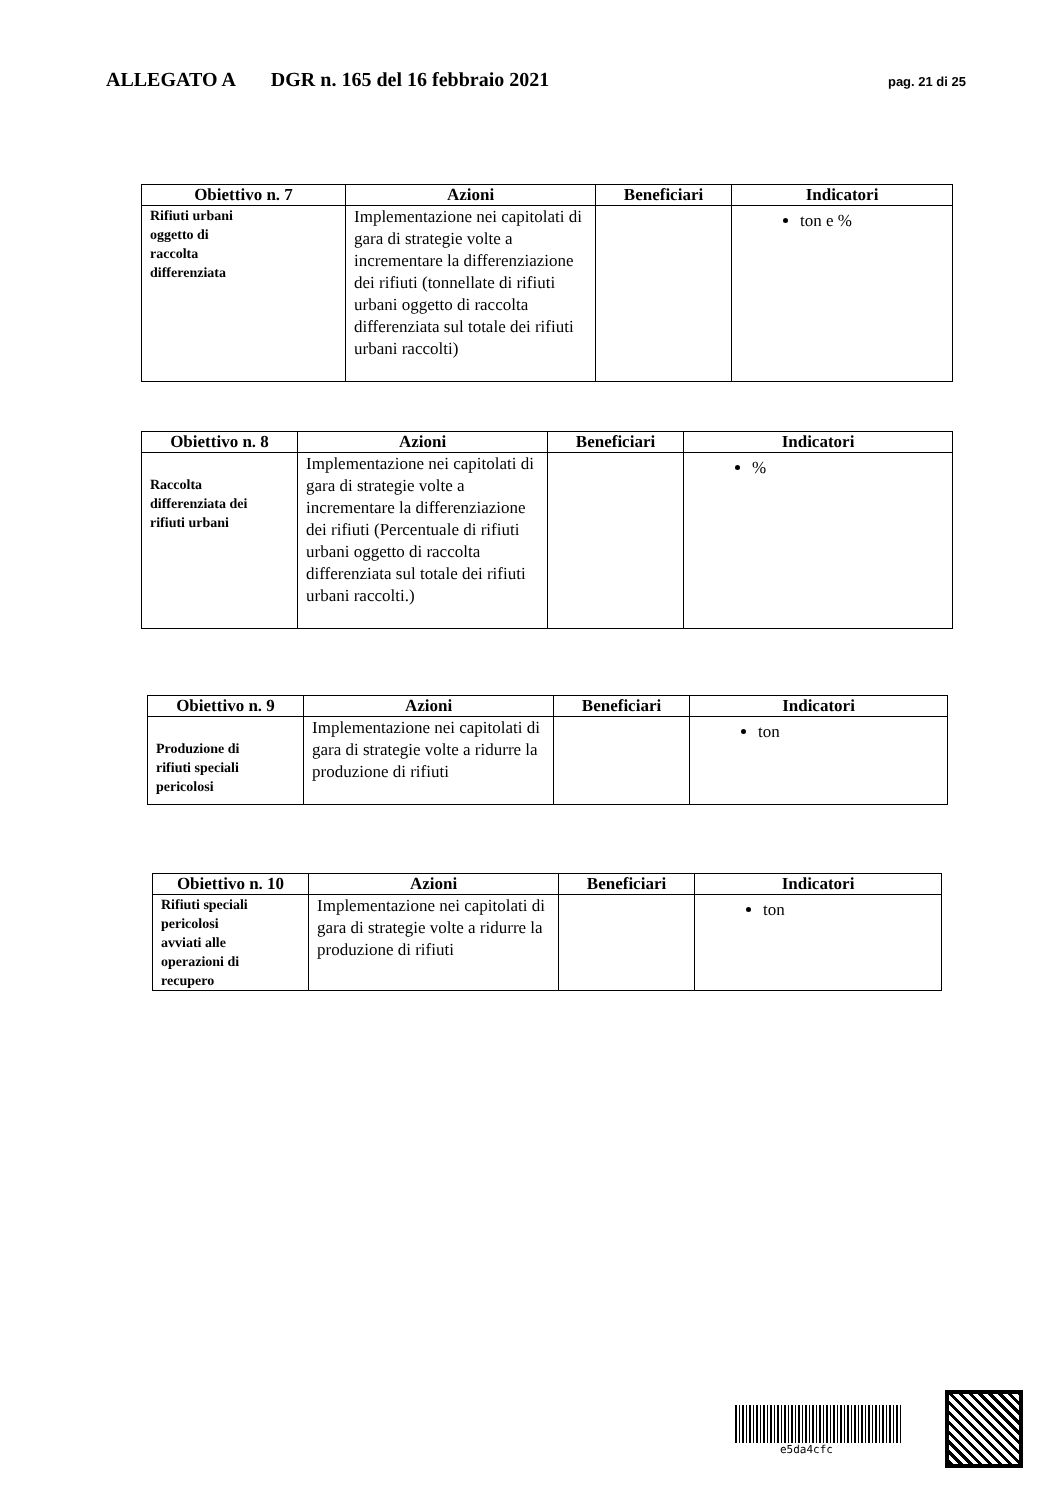ALLEGATO A DGR n. 165 del 16 febbraio 2021 pag. 21 di 25
| Obiettivo n. 7 | Azioni | Beneficiari | Indicatori |
| --- | --- | --- | --- |
| Rifiuti urbani oggetto di raccolta differenziata | Implementazione nei capitolati di gara di strategie volte a incrementare la differenziazione dei rifiuti (tonnellate di rifiuti urbani oggetto di raccolta differenziata sul totale dei rifiuti urbani raccolti) | | ton e % |
| Obiettivo n. 8 | Azioni | Beneficiari | Indicatori |
| --- | --- | --- | --- |
| Raccolta differenziata dei rifiuti urbani | Implementazione nei capitolati di gara di strategie volte a incrementare la differenziazione dei rifiuti (Percentuale di rifiuti urbani oggetto di raccolta differenziata sul totale dei rifiuti urbani raccolti.) | | % |
| Obiettivo n. 9 | Azioni | Beneficiari | Indicatori |
| --- | --- | --- | --- |
| Produzione di rifiuti speciali pericolosi | Implementazione nei capitolati di gara di strategie volte a ridurre la produzione di rifiuti | | ton |
| Obiettivo n. 10 | Azioni | Beneficiari | Indicatori |
| --- | --- | --- | --- |
| Rifiuti speciali pericolosi avviati alle operazioni di recupero | Implementazione nei capitolati di gara di strategie volte a ridurre la produzione di rifiuti | | ton |
e5da4cfc